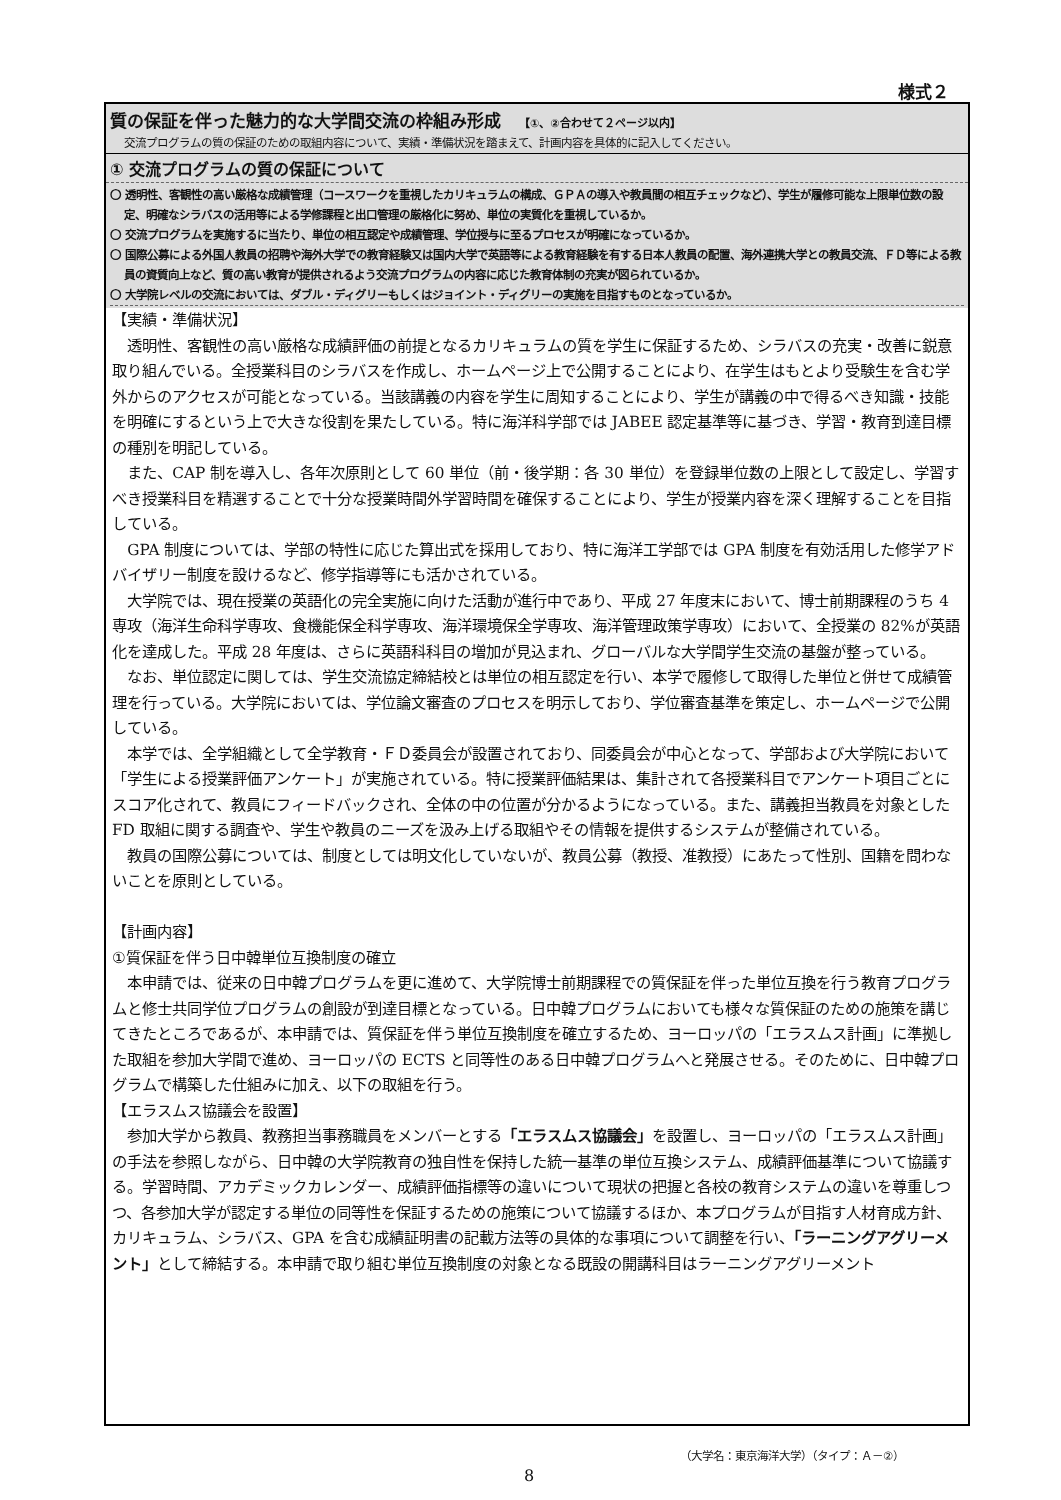様式２
質の保証を伴った魅力的な大学間交流の枠組み形成 【①、②合わせて２ページ以内】
交流プログラムの質の保証のための取組内容について、実績・準備状況を踏まえて、計画内容を具体的に記入してください。
① 交流プログラムの質の保証について
〇 透明性、客観性の高い厳格な成績管理（コースワークを重視したカリキュラムの構成、ＧＰＡの導入や教員間の相互チェックなど）、学生が履修可能な上限単位数の設定、明確なシラバスの活用等による学修課程と出口管理の厳格化に努め、単位の実質化を重視しているか。
〇 交流プログラムを実施するに当たり、単位の相互認定や成績管理、学位授与に至るプロセスが明確になっているか。
〇 国際公募による外国人教員の招聘や海外大学での教育経験又は国内大学で英語等による教育経験を有する日本人教員の配置、海外連携大学との教員交流、ＦＤ等による教員の資質向上など、質の高い教育が提供されるよう交流プログラムの内容に応じた教育体制の充実が図られているか。
〇 大学院レベルの交流においては、ダブル・ディグリーもしくはジョイント・ディグリーの実施を目指すものとなっているか。
【実績・準備状況】
透明性、客観性の高い厳格な成績評価の前提となるカリキュラムの質を学生に保証するため、シラバスの充実・改善に鋭意取り組んでいる。全授業科目のシラバスを作成し、ホームページ上で公開することにより、在学生はもとより受験生を含む学外からのアクセスが可能となっている。当該講義の内容を学生に周知することにより、学生が講義の中で得るべき知識・技能を明確にするという上で大きな役割を果たしている。特に海洋科学部では JABEE 認定基準等に基づき、学習・教育到達目標の種別を明記している。
また、CAP 制を導入し、各年次原則として 60 単位（前・後学期：各 30 単位）を登録単位数の上限として設定し、学習すべき授業科目を精選することで十分な授業時間外学習時間を確保することにより、学生が授業内容を深く理解することを目指している。
GPA 制度については、学部の特性に応じた算出式を採用しており、特に海洋工学部では GPA 制度を有効活用した修学アドバイザリー制度を設けるなど、修学指導等にも活かされている。
大学院では、現在授業の英語化の完全実施に向けた活動が進行中であり、平成 27 年度末において、博士前期課程のうち 4 専攻（海洋生命科学専攻、食機能保全科学専攻、海洋環境保全学専攻、海洋管理政策学専攻）において、全授業の 82%が英語化を達成した。平成 28 年度は、さらに英語科科目の増加が見込まれ、グローバルな大学間学生交流の基盤が整っている。
なお、単位認定に関しては、学生交流協定締結校とは単位の相互認定を行い、本学で履修して取得した単位と併せて成績管理を行っている。大学院においては、学位論文審査のプロセスを明示しており、学位審査基準を策定し、ホームページで公開している。
本学では、全学組織として全学教育・ＦＤ委員会が設置されており、同委員会が中心となって、学部および大学院において「学生による授業評価アンケート」が実施されている。特に授業評価結果は、集計されて各授業科目でアンケート項目ごとにスコア化されて、教員にフィードバックされ、全体の中の位置が分かるようになっている。また、講義担当教員を対象とした FD 取組に関する調査や、学生や教員のニーズを汲み上げる取組やその情報を提供するシステムが整備されている。
教員の国際公募については、制度としては明文化していないが、教員公募（教授、准教授）にあたって性別、国籍を問わないことを原則としている。
【計画内容】
①質保証を伴う日中韓単位互換制度の確立
本申請では、従来の日中韓プログラムを更に進めて、大学院博士前期課程での質保証を伴った単位互換を行う教育プログラムと修士共同学位プログラムの創設が到達目標となっている。日中韓プログラムにおいても様々な質保証のための施策を講じてきたところであるが、本申請では、質保証を伴う単位互換制度を確立するため、ヨーロッパの「エラスムス計画」に準拠した取組を参加大学間で進め、ヨーロッパの ECTS と同等性のある日中韓プログラムへと発展させる。そのために、日中韓プログラムで構築した仕組みに加え、以下の取組を行う。
【エラスムス協議会を設置】
参加大学から教員、教務担当事務職員をメンバーとする「エラスムス協議会」を設置し、ヨーロッパの「エラスムス計画」の手法を参照しながら、日中韓の大学院教育の独自性を保持した統一基準の単位互換システム、成績評価基準について協議する。学習時間、アカデミックカレンダー、成績評価指標等の違いについて現状の把握と各校の教育システムの違いを尊重しつつ、各参加大学が認定する単位の同等性を保証するための施策について協議するほか、本プログラムが目指す人材育成方針、カリキュラム、シラバス、GPA を含む成績証明書の記載方法等の具体的な事項について調整を行い、「ラーニングアグリーメント」として締結する。本申請で取り組む単位互換制度の対象となる既設の開講科目はラーニングアグリーメント
（大学名：東京海洋大学）（タイプ：Ａ－②）
8